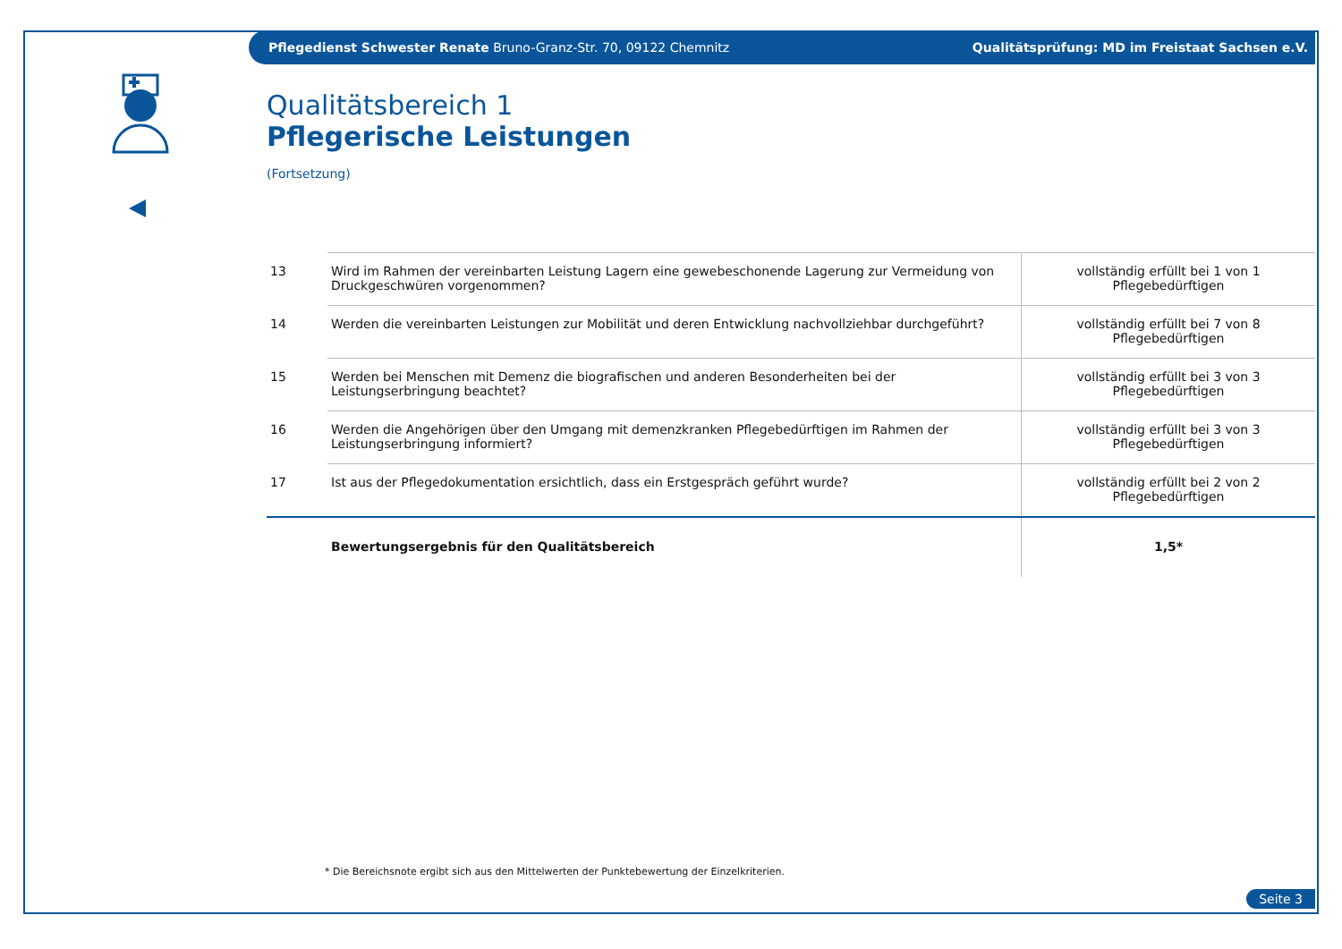Pflegedienst Schwester Renate Bruno-Granz-Str. 70, 09122 Chemnitz Qualitätsprüfung: MD im Freistaat Sachsen e.V.
Qualitätsbereich 1
Pflegerische Leistungen
(Fortsetzung)
| 13 | Wird im Rahmen der vereinbarten Leistung Lagern eine gewebeschonende Lagerung zur Vermeidung von Druckgeschwüren vorgenommen? | vollständig erfüllt bei 1 von 1 Pflegebedürftigen |
| 14 | Werden die vereinbarten Leistungen zur Mobilität und deren Entwicklung nachvollziehbar durchgeführt? | vollständig erfüllt bei 7 von 8 Pflegebedürftigen |
| 15 | Werden bei Menschen mit Demenz die biografischen und anderen Besonderheiten bei der Leistungserbringung beachtet? | vollständig erfüllt bei 3 von 3 Pflegebedürftigen |
| 16 | Werden die Angehörigen über den Umgang mit demenzkranken Pflegebedürftigen im Rahmen der Leistungserbringung informiert? | vollständig erfüllt bei 3 von 3 Pflegebedürftigen |
| 17 | Ist aus der Pflegedokumentation ersichtlich, dass ein Erstgespräch geführt wurde? | vollständig erfüllt bei 2 von 2 Pflegebedürftigen |
| | Bewertungsergebnis für den Qualitätsbereich | 1,5* |
* Die Bereichsnote ergibt sich aus den Mittelwerten der Punktebewertung der Einzelkriterien.
Seite 3